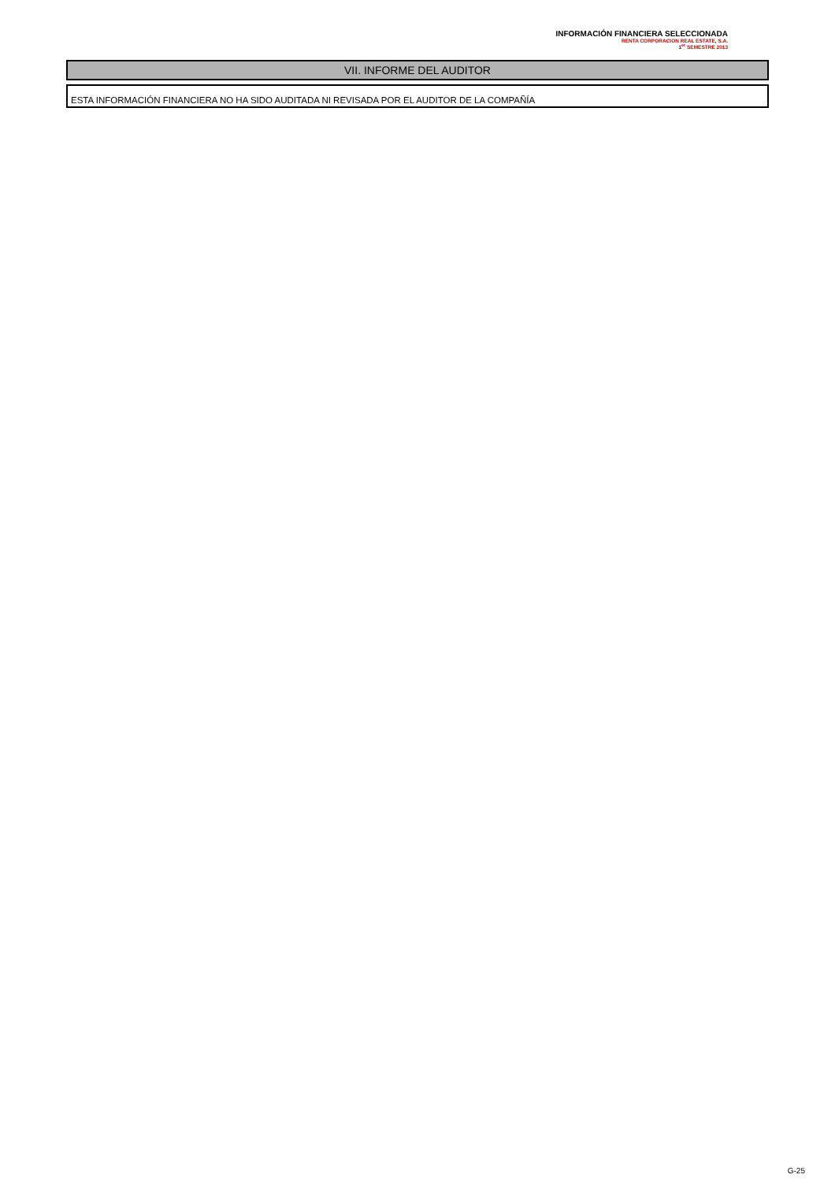INFORMACIÓN FINANCIERA SELECCIONADA
RENTA CORPORACION REAL ESTATE, S.A.
1<sup>er</sup> SEMESTRE 2013
VII. INFORME DEL AUDITOR
ESTA INFORMACIÓN FINANCIERA NO HA SIDO AUDITADA NI REVISADA POR EL AUDITOR DE LA COMPAÑÍA
G-25